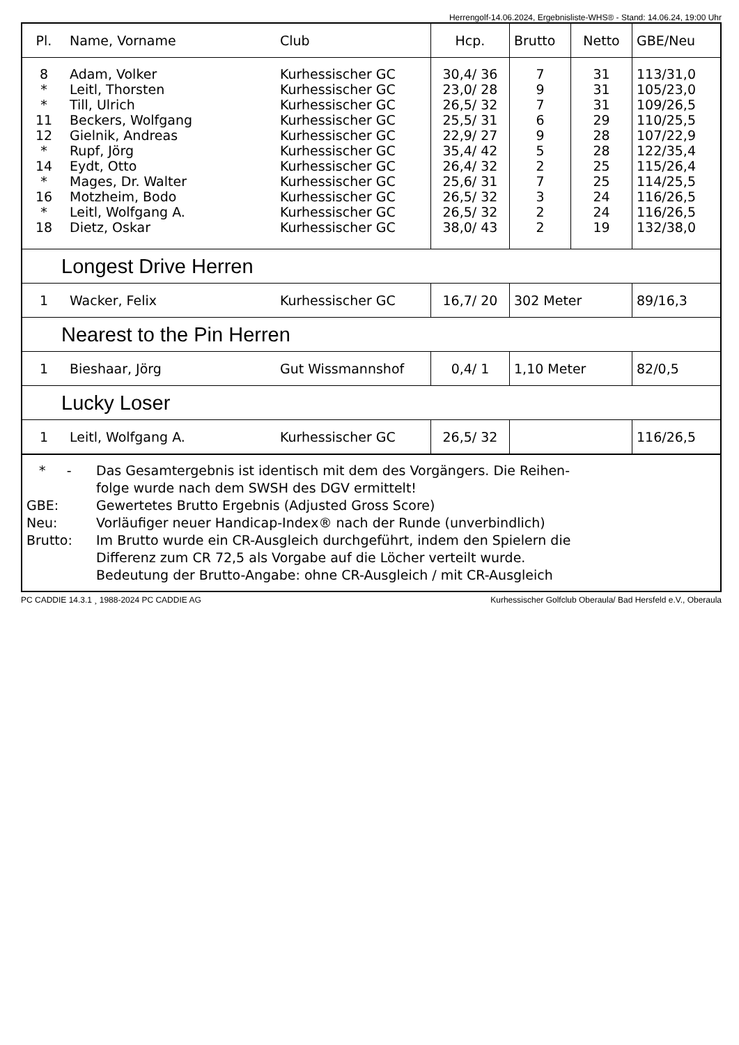Herrengolf-14.06.2024, Ergebnisliste-WHS® - Stand: 14.06.24, 19:00 Uhr
| Pl. | Name, Vorname | Club | Hcp. | Brutto | Netto | GBE/Neu |
| --- | --- | --- | --- | --- | --- | --- |
| 8 | Adam, Volker | Kurhessischer GC | 30,4/ 36 | 7 | 31 | 113/31,0 |
| * | Leitl, Thorsten | Kurhessischer GC | 23,0/ 28 | 9 | 31 | 105/23,0 |
| * | Till, Ulrich | Kurhessischer GC | 26,5/ 32 | 7 | 31 | 109/26,5 |
| 11 | Beckers, Wolfgang | Kurhessischer GC | 25,5/ 31 | 6 | 29 | 110/25,5 |
| 12 | Gielnik, Andreas | Kurhessischer GC | 22,9/ 27 | 9 | 28 | 107/22,9 |
| * | Rupf, Jörg | Kurhessischer GC | 35,4/ 42 | 5 | 28 | 122/35,4 |
| 14 | Eydt, Otto | Kurhessischer GC | 26,4/ 32 | 2 | 25 | 115/26,4 |
| * | Mages, Dr. Walter | Kurhessischer GC | 25,6/ 31 | 7 | 25 | 114/25,5 |
| 16 | Motzheim, Bodo | Kurhessischer GC | 26,5/ 32 | 3 | 24 | 116/26,5 |
| * | Leitl, Wolfgang A. | Kurhessischer GC | 26,5/ 32 | 2 | 24 | 116/26,5 |
| 18 | Dietz, Oskar | Kurhessischer GC | 38,0/ 43 | 2 | 19 | 132/38,0 |
| Longest Drive Herren | | | | | | |
| 1 | Wacker, Felix | Kurhessischer GC | 16,7/ 20 | 302 Meter | | 89/16,3 |
| Nearest to the Pin Herren | | | | | | |
| 1 | Bieshaar, Jörg | Gut Wissmannshof | 0,4/ 1 | 1,10 Meter | | 82/0,5 |
| Lucky Loser | | | | | | |
| 1 | Leitl, Wolfgang A. | Kurhessischer GC | 26,5/ 32 | | | 116/26,5 |
* - Das Gesamtergebnis ist identisch mit dem des Vorgängers. Die Reihen-
folge wurde nach dem SWSH des DGV ermittelt!
GBE: Gewertetes Brutto Ergebnis (Adjusted Gross Score)
Neu: Vorläufiger neuer Handicap-Index® nach der Runde (unverbindlich)
Brutto: Im Brutto wurde ein CR-Ausgleich durchgeführt, indem den Spielern die
Differenz zum CR 72,5 als Vorgabe auf die Löcher verteilt wurde.
Bedeutung der Brutto-Angabe: ohne CR-Ausgleich / mit CR-Ausgleich
PC CADDIE 14.3.1 ¸ 1988-2024 PC CADDIE AG Kurhessischer Golfclub Oberaula/ Bad Hersfeld e.V., Oberaula